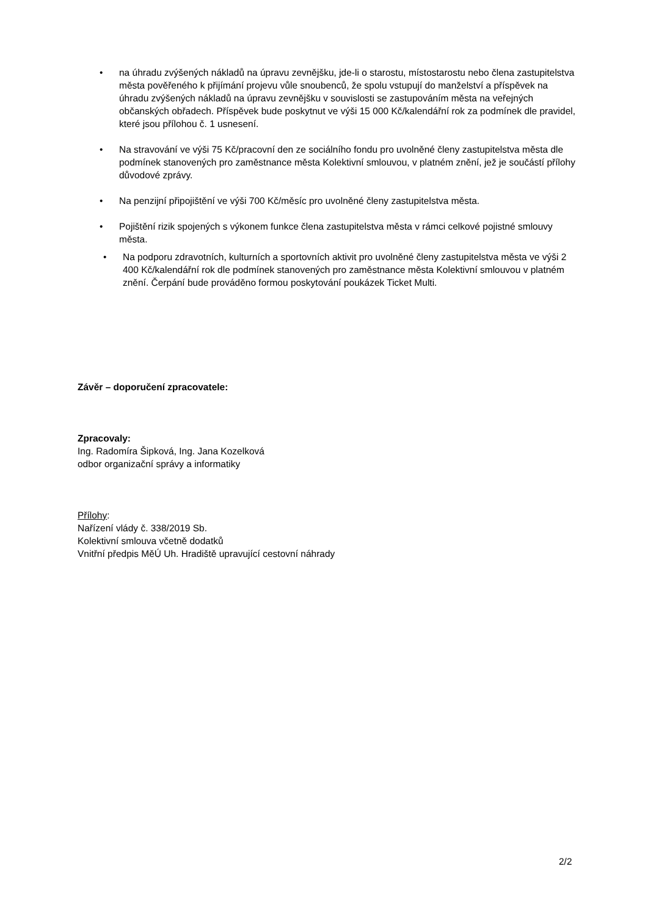• na úhradu zvýšených nákladů na úpravu zevnějšku, jde-li o starostu, místostarostu nebo člena zastupitelstva města pověřeného k přijímání projevu vůle snoubenců, že spolu vstupují do manželství a příspěvek na úhradu zvýšených nákladů na úpravu zevnějšku v souvislosti se zastupováním města na veřejných občanských obřadech. Příspěvek bude poskytnut ve výši 15 000 Kč/kalendářní rok za podmínek dle pravidel, které jsou přílohou č. 1 usnesení.
• Na stravování ve výši 75 Kč/pracovní den ze sociálního fondu pro uvolněné členy zastupitelstva města dle podmínek stanovených pro zaměstnance města Kolektivní smlouvou, v platném znění, jež je součástí přílohy důvodové zprávy.
• Na penzijní připojištění ve výši 700 Kč/měsíc pro uvolněné členy zastupitelstva města.
• Pojištění rizik spojených s výkonem funkce člena zastupitelstva města v rámci celkové pojistné smlouvy města.
• Na podporu zdravotních, kulturních a sportovních aktivit pro uvolněné členy zastupitelstva města ve výši 2 400 Kč/kalendářní rok dle podmínek stanovených pro zaměstnance města Kolektivní smlouvou v platném znění. Čerpání bude prováděno formou poskytování poukázek Ticket Multi.
Závěr – doporučení zpracovatele:
Zpracovaly:
Ing. Radomíra Šipková, Ing. Jana Kozelková
odbor organizační správy a informatiky
Přílohy:
Nařízení vlády č. 338/2019 Sb.
Kolektivní smlouva včetně dodatků
Vnitřní předpis MěÚ Uh. Hradiště upravující cestovní náhrady
2/2